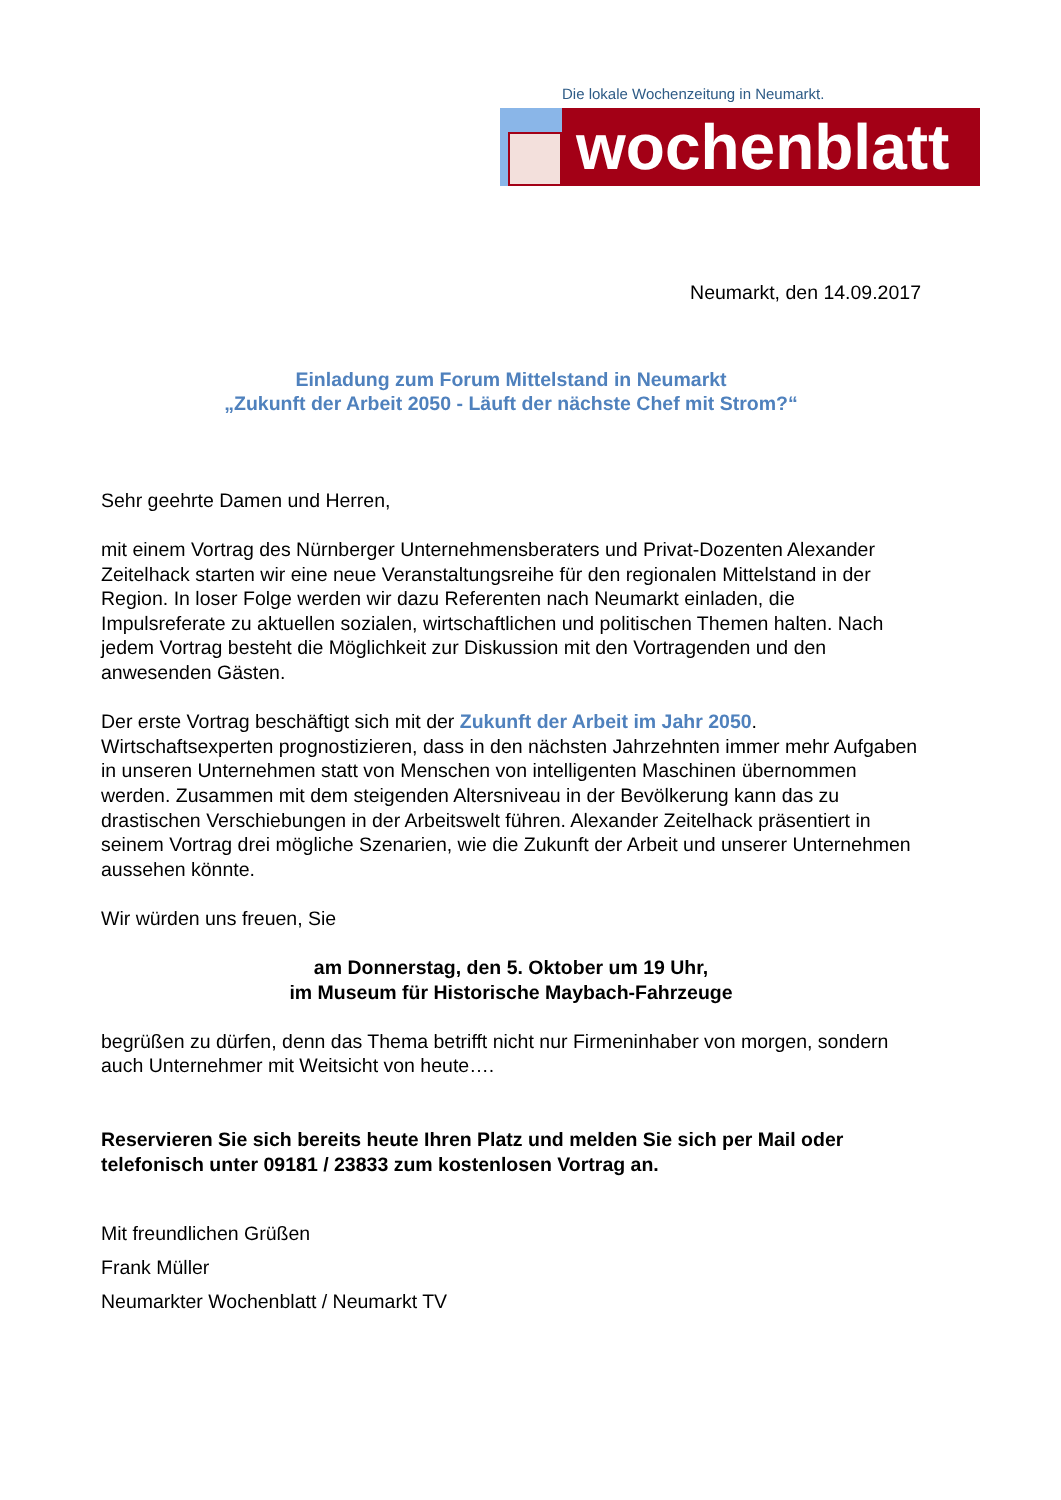Die lokale Wochenzeitung in Neumarkt.
wochenblatt
Neumarkt, den 14.09.2017
Einladung zum Forum Mittelstand in Neumarkt
„Zukunft der Arbeit 2050 - Läuft der nächste Chef mit Strom?“
Sehr geehrte Damen und Herren,
mit einem Vortrag des Nürnberger Unternehmensberaters und Privat-Dozenten Alexander Zeitelhack starten wir eine neue Veranstaltungsreihe für den regionalen Mittelstand in der Region. In loser Folge werden wir dazu Referenten nach Neumarkt einladen, die Impulsreferate zu aktuellen sozialen, wirtschaftlichen und politischen Themen halten. Nach jedem Vortrag besteht die Möglichkeit zur Diskussion mit den Vortragenden und den anwesenden Gästen.
Der erste Vortrag beschäftigt sich mit der Zukunft der Arbeit im Jahr 2050. Wirtschaftsexperten prognostizieren, dass in den nächsten Jahrzehnten immer mehr Aufgaben in unseren Unternehmen statt von Menschen von intelligenten Maschinen übernommen werden. Zusammen mit dem steigenden Altersniveau in der Bevölkerung kann das zu drastischen Verschiebungen in der Arbeitswelt führen. Alexander Zeitelhack präsentiert in seinem Vortrag drei mögliche Szenarien, wie die Zukunft der Arbeit und unserer Unternehmen aussehen könnte.
Wir würden uns freuen, Sie
am Donnerstag, den 5. Oktober um 19 Uhr,
im Museum für Historische Maybach-Fahrzeuge
begrüßen zu dürfen, denn das Thema betrifft nicht nur Firmeninhaber von morgen, sondern auch Unternehmer mit Weitsicht von heute….
Reservieren Sie sich bereits heute Ihren Platz und melden Sie sich per Mail oder telefonisch unter 09181 / 23833 zum kostenlosen Vortrag an.
Mit freundlichen Grüßen
Frank Müller
Neumarkter Wochenblatt / Neumarkt TV